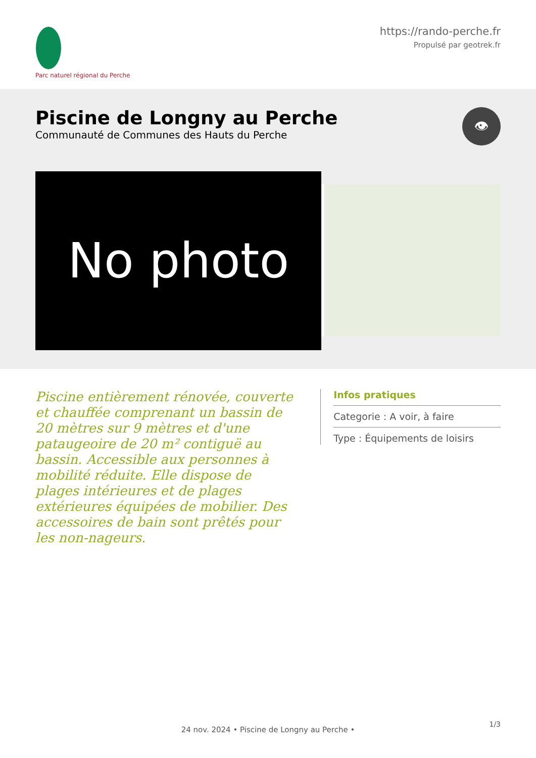Parc naturel régional du Perche
https://rando-perche.fr
Propulsé par geotrek.fr
Piscine de Longny au Perche
Communauté de Communes des Hauts du Perche
👁
No photo
Piscine entièrement rénovée, couverte et chauffée comprenant un bassin de 20 mètres sur 9 mètres et d'une pataugeoire de 20 m² contiguë au bassin. Accessible aux personnes à mobilité réduite. Elle dispose de plages intérieures et de plages extérieures équipées de mobilier. Des accessoires de bain sont prêtés pour les non-nageurs.
Infos pratiques
Categorie : A voir, à faire
Type : Équipements de loisirs
1/3
24 nov. 2024 • Piscine de Longny au Perche •